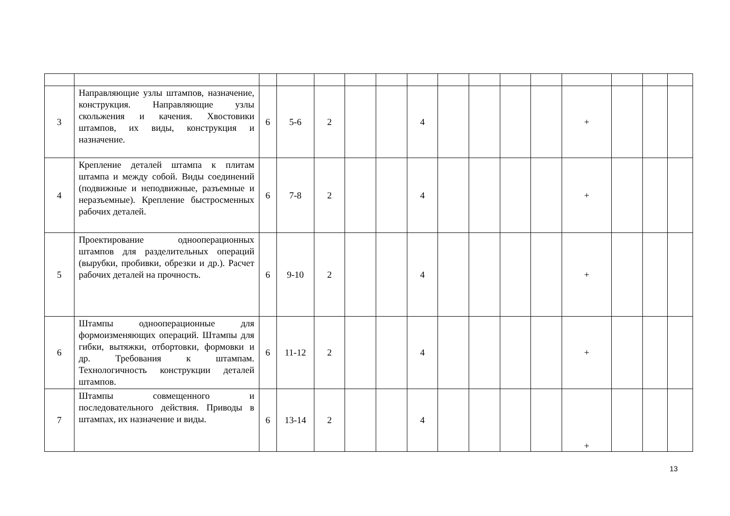| 3 | Направляющие узлы штампов, назначение, конструкция. Направляющие узлы скольжения и качения. Хвостовики штампов, их виды, конструкция и назначение. | 6 | 5-6 | 2 | | | 4 | | | | | + | | | |
| 4 | Крепление деталей штампа к плитам штампа и между собой. Виды соединений (подвижные и неподвижные, разъемные и неразъемные). Крепление быстросменных рабочих деталей. | 6 | 7-8 | 2 | | | 4 | | | | | + | | | |
| 5 | Проектирование однооперационных штампов для разделительных операций (вырубки, пробивки, обрезки и др.). Расчет рабочих деталей на прочность. | 6 | 9-10 | 2 | | | 4 | | | | | + | | | |
| 6 | Штампы однооперационные для формоизменяющих операций. Штампы для гибки, вытяжки, отбортовки, формовки и др. Требования к штампам. Технологичность конструкции деталей штампов. | 6 | 11-12 | 2 | | | 4 | | | | | + | | | |
| 7 | Штампы совмещенного и последовательного действия. Приводы в штампах, их назначение и виды. | 6 | 13-14 | 2 | | | 4 | | | | | + | | | |
13